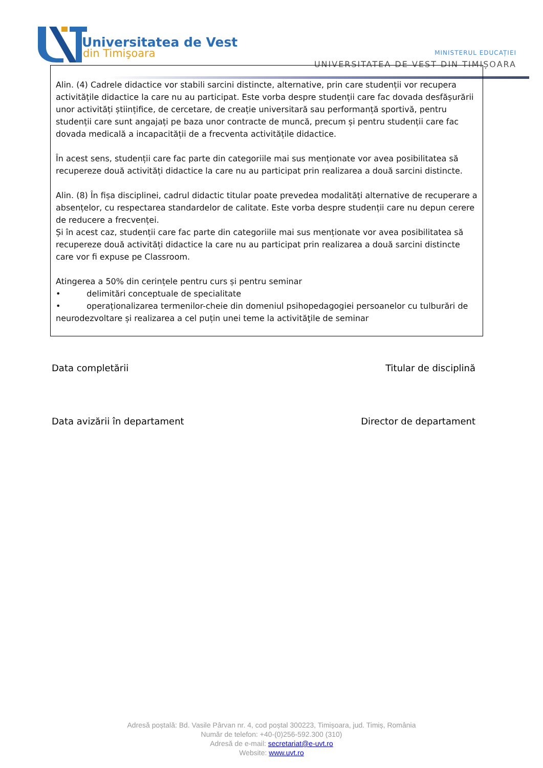Universitatea de Vest
din Timişoara
MINISTERUL EDUCAȚIEI
UNIVERSITATEA DE VEST DIN TIMIȘOARA
Alin. (4) Cadrele didactice vor stabili sarcini distincte, alternative, prin care studenții vor recupera activitățile didactice la care nu au participat. Este vorba despre studenții care fac dovada desfășurării unor activități științifice, de cercetare, de creație universitară sau performanță sportivă, pentru studenții care sunt angajați pe baza unor contracte de muncă, precum și pentru studenții care fac dovada medicală a incapacității de a frecventa activitățile didactice.
În acest sens, studenții care fac parte din categoriile mai sus menționate vor avea posibilitatea să recupereze două activități didactice la care nu au participat prin realizarea a două sarcini distincte.
Alin. (8) În fișa disciplinei, cadrul didactic titular poate prevedea modalități alternative de recuperare a absențelor, cu respectarea standardelor de calitate. Este vorba despre studenții care nu depun cerere de reducere a frecvenței.
Și în acest caz, studenții care fac parte din categoriile mai sus menționate vor avea posibilitatea să recupereze două activități didactice la care nu au participat prin realizarea a două sarcini distincte care vor fi expuse pe Classroom.
Atingerea a 50% din cerințele pentru curs și pentru seminar
• delimitări conceptuale de specialitate
• operaționalizarea termenilor-cheie din domeniul psihopedagogiei persoanelor cu tulburări de neurodezvoltare și realizarea a cel puțin unei teme la activităţile de seminar
Data completării Titular de disciplină
Data avizării în departament Director de departament
Adresă poștală: Bd. Vasile Pârvan nr. 4, cod poștal 300223, Timișoara, jud. Timiș, România
Număr de telefon: +40-(0)256-592.300 (310)
Adresă de e-mail: secretariat@e-uvt.ro
Website: www.uvt.ro